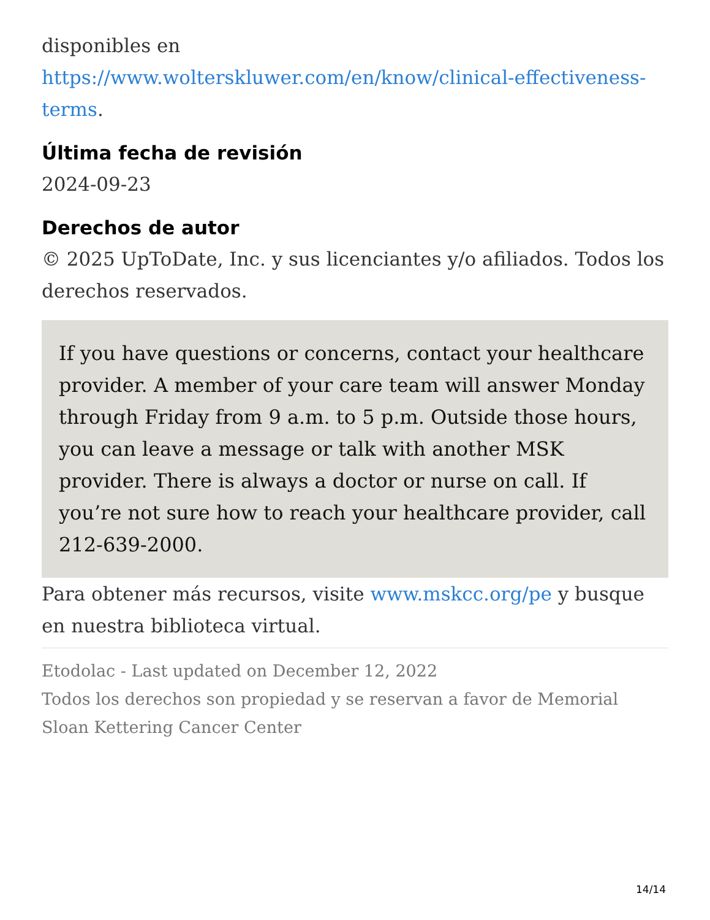disponibles en
https://www.wolterskluwer.com/en/know/clinical-effectiveness-terms.
Última fecha de revisión
2024-09-23
Derechos de autor
© 2025 UpToDate, Inc. y sus licenciantes y/o afiliados. Todos los derechos reservados.
If you have questions or concerns, contact your healthcare provider. A member of your care team will answer Monday through Friday from 9 a.m. to 5 p.m. Outside those hours, you can leave a message or talk with another MSK provider. There is always a doctor or nurse on call. If you’re not sure how to reach your healthcare provider, call 212-639-2000.
Para obtener más recursos, visite www.mskcc.org/pe y busque en nuestra biblioteca virtual.
Etodolac - Last updated on December 12, 2022
Todos los derechos son propiedad y se reservan a favor de Memorial Sloan Kettering Cancer Center
14/14